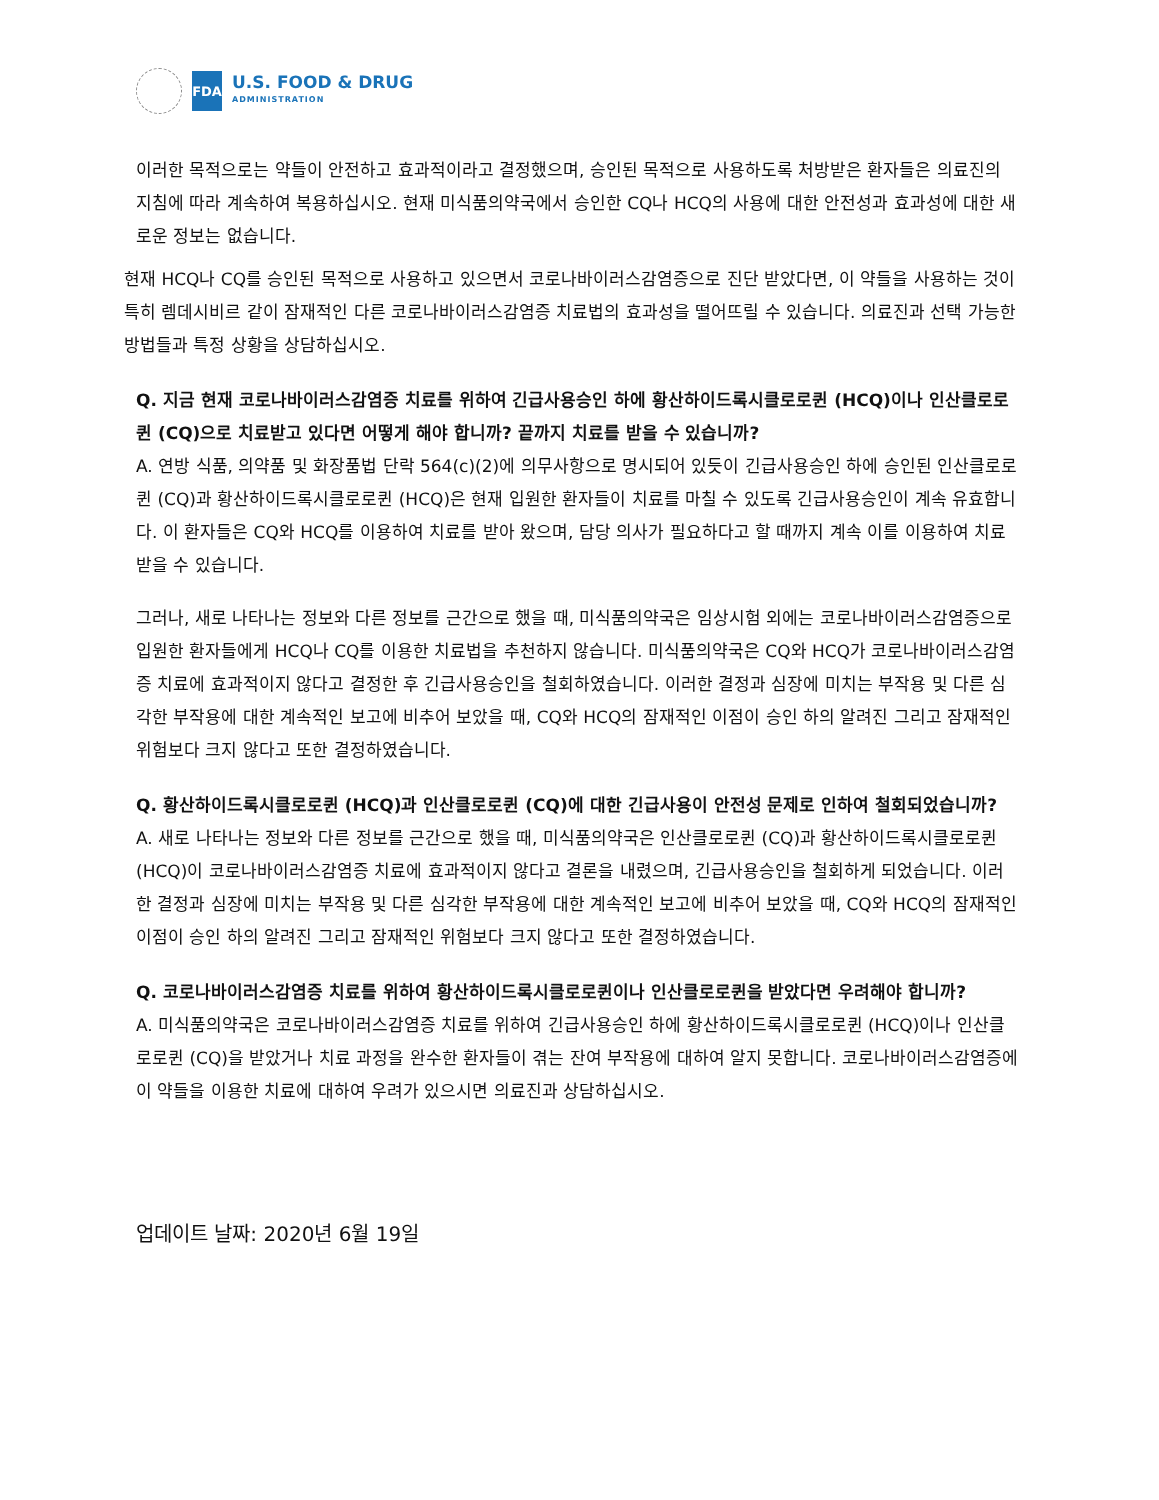FDA
U.S. FOOD & DRUG
ADMINISTRATION
이러한 목적으로는 약들이 안전하고 효과적이라고 결정했으며, 승인된 목적으로 사용하도록 처방받은 환자들은 의료진의 지침에 따라 계속하여 복용하십시오. 현재 미식품의약국에서 승인한 CQ나 HCQ의 사용에 대한 안전성과 효과성에 대한 새로운 정보는 없습니다.
현재 HCQ나 CQ를 승인된 목적으로 사용하고 있으면서 코로나바이러스감염증으로 진단 받았다면, 이 약들을 사용하는 것이 특히 렘데시비르 같이 잠재적인 다른 코로나바이러스감염증 치료법의 효과성을 떨어뜨릴 수 있습니다. 의료진과 선택 가능한 방법들과 특정 상황을 상담하십시오.
Q. 지금 현재 코로나바이러스감염증 치료를 위하여 긴급사용승인 하에 황산하이드록시클로로퀸 (HCQ)이나 인산클로로퀸 (CQ)으로 치료받고 있다면 어떻게 해야 합니까? 끝까지 치료를 받을 수 있습니까?
A. 연방 식품, 의약품 및 화장품법 단락 564(c)(2)에 의무사항으로 명시되어 있듯이 긴급사용승인 하에 승인된 인산클로로퀸 (CQ)과 황산하이드록시클로로퀸 (HCQ)은 현재 입원한 환자들이 치료를 마칠 수 있도록 긴급사용승인이 계속 유효합니다. 이 환자들은 CQ와 HCQ를 이용하여 치료를 받아 왔으며, 담당 의사가 필요하다고 할 때까지 계속 이를 이용하여 치료받을 수 있습니다.
그러나, 새로 나타나는 정보와 다른 정보를 근간으로 했을 때, 미식품의약국은 임상시험 외에는 코로나바이러스감염증으로 입원한 환자들에게 HCQ나 CQ를 이용한 치료법을 추천하지 않습니다. 미식품의약국은 CQ와 HCQ가 코로나바이러스감염증 치료에 효과적이지 않다고 결정한 후 긴급사용승인을 철회하였습니다. 이러한 결정과 심장에 미치는 부작용 및 다른 심각한 부작용에 대한 계속적인 보고에 비추어 보았을 때, CQ와 HCQ의 잠재적인 이점이 승인 하의 알려진 그리고 잠재적인 위험보다 크지 않다고 또한 결정하였습니다.
Q. 황산하이드록시클로로퀸 (HCQ)과 인산클로로퀸 (CQ)에 대한 긴급사용이 안전성 문제로 인하여 철회되었습니까?
A. 새로 나타나는 정보와 다른 정보를 근간으로 했을 때, 미식품의약국은 인산클로로퀸 (CQ)과 황산하이드록시클로로퀸 (HCQ)이 코로나바이러스감염증 치료에 효과적이지 않다고 결론을 내렸으며, 긴급사용승인을 철회하게 되었습니다. 이러한 결정과 심장에 미치는 부작용 및 다른 심각한 부작용에 대한 계속적인 보고에 비추어 보았을 때, CQ와 HCQ의 잠재적인 이점이 승인 하의 알려진 그리고 잠재적인 위험보다 크지 않다고 또한 결정하였습니다.
Q. 코로나바이러스감염증 치료를 위하여 황산하이드록시클로로퀸이나 인산클로로퀸을 받았다면 우려해야 합니까?
A. 미식품의약국은 코로나바이러스감염증 치료를 위하여 긴급사용승인 하에 황산하이드록시클로로퀸 (HCQ)이나 인산클로로퀸 (CQ)을 받았거나 치료 과정을 완수한 환자들이 겪는 잔여 부작용에 대하여 알지 못합니다. 코로나바이러스감염증에 이 약들을 이용한 치료에 대하여 우려가 있으시면 의료진과 상담하십시오.
업데이트 날짜: 2020년 6월 19일